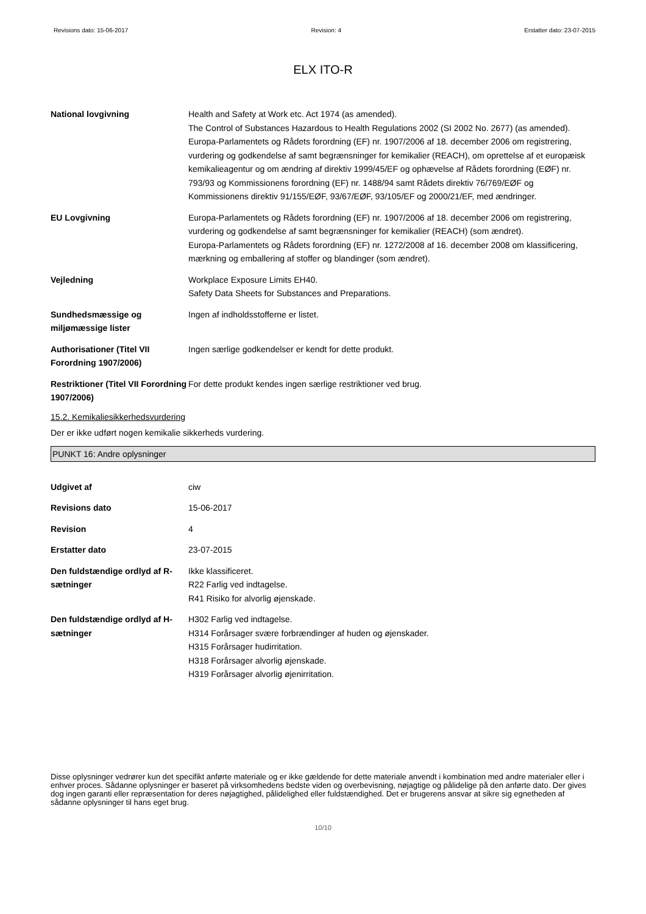Revisions dato: 15-06-2017 Revision: 4 Erstatter dato: 23-07-2015
ELX ITO-R
National lovgivning Health and Safety at Work etc. Act 1974 (as amended).
The Control of Substances Hazardous to Health Regulations 2002 (SI 2002 No. 2677) (as amended).
Europa-Parlamentets og Rådets forordning (EF) nr. 1907/2006 af 18. december 2006 om registrering, vurdering og godkendelse af samt begrænsninger for kemikalier (REACH), om oprettelse af et europæisk kemikalieagentur og om ændring af direktiv 1999/45/EF og ophævelse af Rådets forordning (EØF) nr. 793/93 og Kommissionens forordning (EF) nr. 1488/94 samt Rådets direktiv 76/769/EØF og Kommissionens direktiv 91/155/EØF, 93/67/EØF, 93/105/EF og 2000/21/EF, med ændringer.
EU Lovgivning Europa-Parlamentets og Rådets forordning (EF) nr. 1907/2006 af 18. december 2006 om registrering, vurdering og godkendelse af samt begrænsninger for kemikalier (REACH) (som ændret).
Europa-Parlamentets og Rådets forordning (EF) nr. 1272/2008 af 16. december 2008 om klassificering, mærkning og emballering af stoffer og blandinger (som ændret).
Vejledning Workplace Exposure Limits EH40.
Safety Data Sheets for Substances and Preparations.
Sundhedsmæssige og miljømæssige lister
Ingen af indholdsstofferne er listet.
Authorisationer (Titel VII Forordning 1907/2006)
Ingen særlige godkendelser er kendt for dette produkt.
Restriktioner (Titel VII Forordning 1907/2006)
For dette produkt kendes ingen særlige restriktioner ved brug.
15.2. Kemikaliesikkerhedsvurdering
Der er ikke udført nogen kemikalie sikkerheds vurdering.
PUNKT 16: Andre oplysninger
Udgivet af ciw
Revisions dato 15-06-2017
Revision 4
Erstatter dato 23-07-2015
Den fuldstændige ordlyd af R-sætninger
Ikke klassificeret.
R22 Farlig ved indtagelse.
R41 Risiko for alvorlig øjenskade.
Den fuldstændige ordlyd af H-sætninger
H302 Farlig ved indtagelse.
H314 Forårsager svære forbrændinger af huden og øjenskader.
H315 Forårsager hudirritation.
H318 Forårsager alvorlig øjenskade.
H319 Forårsager alvorlig øjenirritation.
Disse oplysninger vedrører kun det specifikt anførte materiale og er ikke gældende for dette materiale anvendt i kombination med andre materialer eller i enhver proces. Sådanne oplysninger er baseret på virksomhedens bedste viden og overbevisning, nøjagtige og pålidelige på den anførte dato. Der gives dog ingen garanti eller repræsentation for deres nøjagtighed, pålidelighed eller fuldstændighed. Det er brugerens ansvar at sikre sig egnetheden af sådanne oplysninger til hans eget brug.
10/10